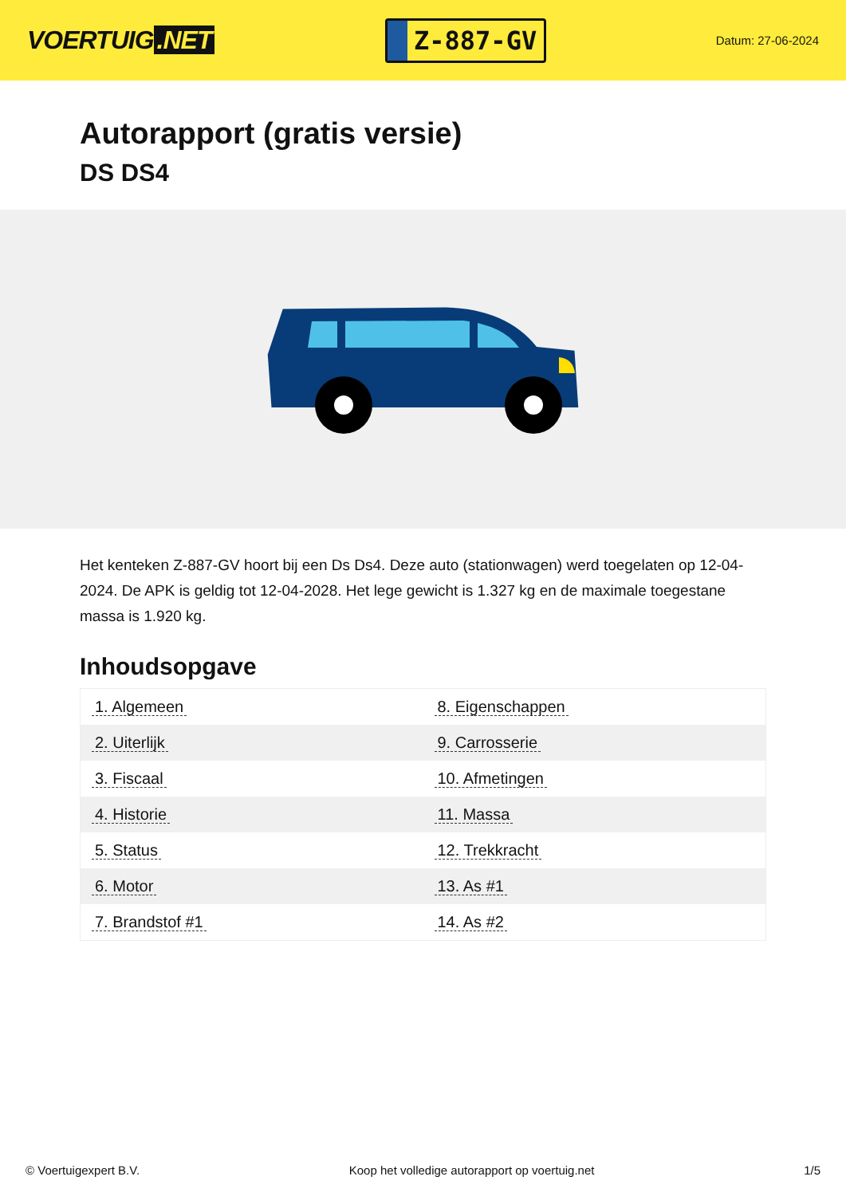VOERTUIG.NET
Z-887-GV
Datum: 27-06-2024
Autorapport (gratis versie)
DS DS4
Het kenteken Z-887-GV hoort bij een Ds Ds4. Deze auto (stationwagen) werd toegelaten op 12-04-2024. De APK is geldig tot 12-04-2028. Het lege gewicht is 1.327 kg en de maximale toegestane massa is 1.920 kg.
Inhoudsopgave
| 1. Algemeen | 8. Eigenschappen |
| 2. Uiterlijk | 9. Carrosserie |
| 3. Fiscaal | 10. Afmetingen |
| 4. Historie | 11. Massa |
| 5. Status | 12. Trekkracht |
| 6. Motor | 13. As #1 |
| 7. Brandstof #1 | 14. As #2 |
© Voertuigexpert B.V. Koop het volledige autorapport op voertuig.net 1/5